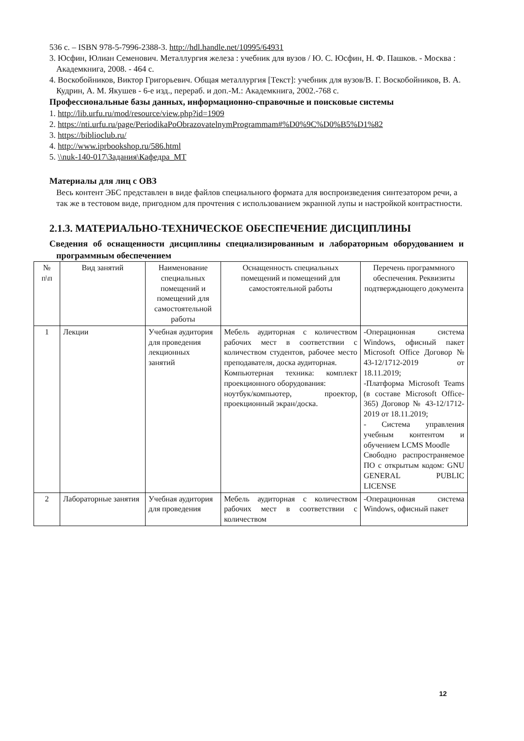536 с. – ISBN 978-5-7996-2388-3. http://hdl.handle.net/10995/64931
3. Юсфин, Юлиан Семенович. Металлургия железа : учебник для вузов / Ю. С. Юсфин, Н. Ф. Пашков. - Москва : Академкнига, 2008. - 464 с.
4. Воскобойников, Виктор Григорьевич. Общая металлургия [Текст]: учебник для вузов/В. Г. Воскобойников, В. А. Кудрин, А. М. Якушев - 6-е изд., перераб. и доп.-М.: Академкнига, 2002.-768 с.
Профессиональные базы данных, информационно-справочные и поисковые системы
1. http://lib.urfu.ru/mod/resource/view.php?id=1909
2. https://nti.urfu.ru/page/PeriodikaPoObrazovatelnymProgrammam#%D0%9C%D0%B5%D1%82
3. https://biblioclub.ru/
4. http://www.iprbookshop.ru/586.html
5. \\nuk-140-017\Задания\Кафедра_МТ
Материалы для лиц с ОВЗ
Весь контент ЭБС представлен в виде файлов специального формата для воспроизведения синтезатором речи, а так же в тестовом виде, пригодном для прочтения с использованием экранной лупы и настройкой контрастности.
2.1.3. МАТЕРИАЛЬНО-ТЕХНИЧЕСКОЕ ОБЕСПЕЧЕНИЕ ДИСЦИПЛИНЫ
Сведения об оснащенности дисциплины специализированным и лабораторным оборудованием и программным обеспечением
| № п\п | Вид занятий | Наименование специальных помещений и помещений для самостоятельной работы | Оснащенность специальных помещений и помещений для самостоятельной работы | Перечень программного обеспечения. Реквизиты подтверждающего документа |
| --- | --- | --- | --- | --- |
| 1 | Лекции | Учебная аудитория для проведения лекционных занятий | Мебель аудиторная с количеством рабочих мест в соответствии с количеством студентов, рабочее место преподавателя, доска аудиторная. Компьютерная техника: комплект проекционного оборудования: ноутбук/компьютер, проектор, проекционный экран/доска. | -Операционная система Windows, офисный пакет Microsoft Office Договор № 43-12/1712-2019 от 18.11.2019; -Платформа Microsoft Teams (в составе Microsoft Office-365) Договор № 43-12/1712-2019 от 18.11.2019; - Система управления учебным контентом и обучением LCMS Moodle Свободно распространяемое ПО с открытым кодом: GNU GENERAL PUBLIC LICENSE |
| 2 | Лабораторные занятия | Учебная аудитория для проведения | Мебель аудиторная с количеством рабочих мест в соответствии с количеством | -Операционная система Windows, офисный пакет |
12